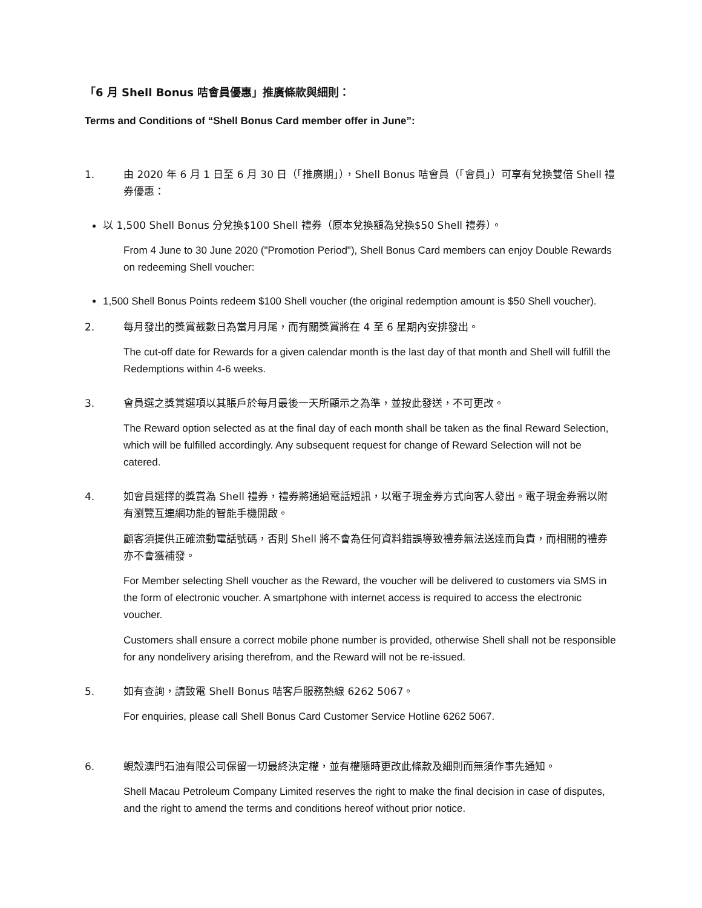「6 月 Shell Bonus 咭會員優惠」推廣條款與細則：
Terms and Conditions of “Shell Bonus Card member offer in June”:
1. 由 2020 年 6 月 1 日至 6 月 30 日（「推廣期」），Shell Bonus 咭會員（「會員」）可享有兌換雙倍 Shell 禮券優惠：
以 1,500 Shell Bonus 分兌換$100 Shell 禮券（原本兌換額為兌換$50 Shell 禮券）。
From 4 June to 30 June 2020 ("Promotion Period"), Shell Bonus Card members can enjoy Double Rewards on redeeming Shell voucher:
1,500 Shell Bonus Points redeem $100 Shell voucher (the original redemption amount is $50 Shell voucher).
2. 每月發出的獎賞截數日為當月月尾，而有關獎賞將在 4 至 6 星期內安排發出。
The cut-off date for Rewards for a given calendar month is the last day of that month and Shell will fulfill the Redemptions within 4-6 weeks.
3. 會員選之獎賞選項以其賬戶於每月最後一天所顯示之為準，並按此發送，不可更改。
The Reward option selected as at the final day of each month shall be taken as the final Reward Selection, which will be fulfilled accordingly. Any subsequent request for change of Reward Selection will not be catered.
4. 如會員選擇的獎賞為 Shell 禮券，禮券將通過電話短訊，以電子現金券方式向客人發出。電子現金券需以附有瀏覽互連網功能的智能手機開啟。
顧客須提供正確流動電話號碼，否則 Shell 將不會為任何資料錯誤導致禮券無法送達而負責，而相關的禮券亦不會獲補發。
For Member selecting Shell voucher as the Reward, the voucher will be delivered to customers via SMS in the form of electronic voucher. A smartphone with internet access is required to access the electronic voucher.
Customers shall ensure a correct mobile phone number is provided, otherwise Shell shall not be responsible for any nondelivery arising therefrom, and the Reward will not be re-issued.
5. 如有查詢，請致電 Shell Bonus 咭客戶服務熱線 6262 5067。
For enquiries, please call Shell Bonus Card Customer Service Hotline 6262 5067.
6. 蜆殼澳門石油有限公司保留一切最終決定權，並有權隨時更改此條款及細則而無須作事先通知。
Shell Macau Petroleum Company Limited reserves the right to make the final decision in case of disputes, and the right to amend the terms and conditions hereof without prior notice.